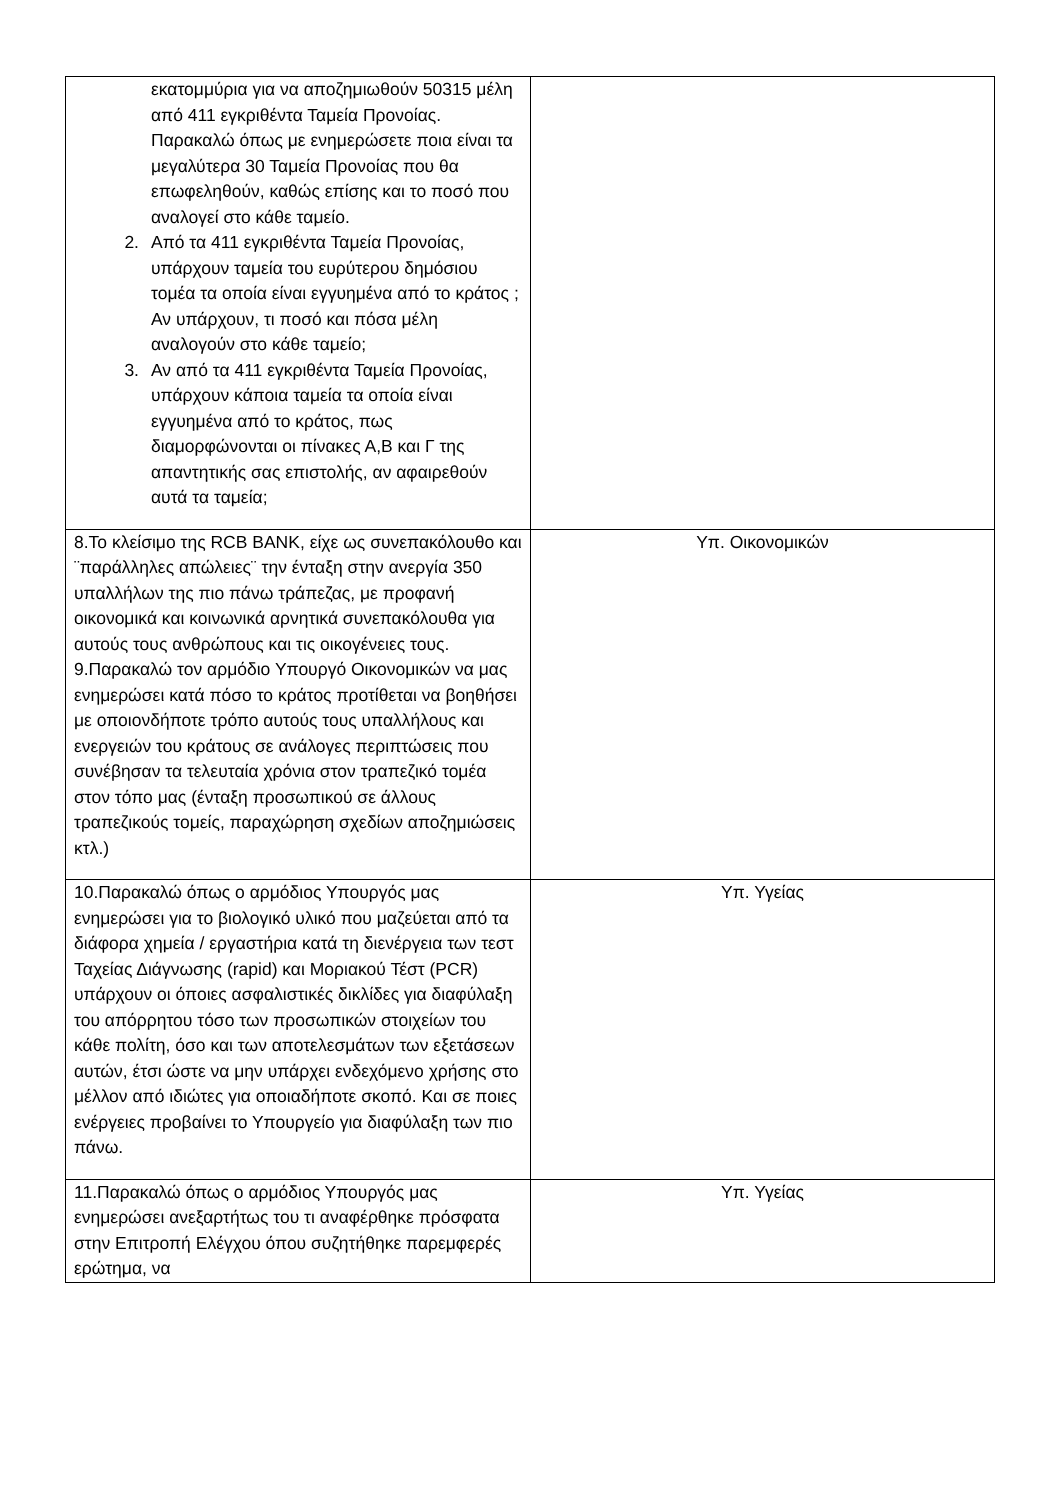| εκατομμύρια για να αποζημιωθούν 50315 μέλη από 411 εγκριθέντα Ταμεία Προνοίας. Παρακαλώ όπως με ενημερώσετε ποια είναι τα μεγαλύτερα 30 Ταμεία Προνοίας που θα επωφεληθούν, καθώς επίσης και το ποσό που αναλογεί στο κάθε ταμείο. 2. Από τα 411 εγκριθέντα Ταμεία Προνοίας, υπάρχουν ταμεία του ευρύτερου δημόσιου τομέα τα οποία είναι εγγυημένα από το κράτος ; Αν υπάρχουν, τι ποσό και πόσα μέλη αναλογούν στο κάθε ταμείο; 3. Αν από τα 411 εγκριθέντα Ταμεία Προνοίας, υπάρχουν κάποια ταμεία τα οποία είναι εγγυημένα από το κράτος, πως διαμορφώνονται οι πίνακες Α,Β και Γ της απαντητικής σας επιστολής, αν αφαιρεθούν αυτά τα ταμεία; | |
| 8.Το κλείσιμο της RCB BANK, είχε ως συνεπακόλουθο και ¨παράλληλες απώλειες¨ την ένταξη στην ανεργία 350 υπαλλήλων της πιο πάνω τράπεζας, με προφανή οικονομικά και κοινωνικά αρνητικά συνεπακόλουθα για αυτούς τους ανθρώπους και τις οικογένειες τους. 9.Παρακαλώ τον αρμόδιο Υπουργό Οικονομικών να μας ενημερώσει κατά πόσο το κράτος προτίθεται να βοηθήσει με οποιονδήποτε τρόπο αυτούς τους υπαλλήλους και ενεργειών του κράτους σε ανάλογες περιπτώσεις που συνέβησαν τα τελευταία χρόνια στον τραπεζικό τομέα στον τόπο μας (ένταξη προσωπικού σε άλλους τραπεζικούς τομείς, παραχώρηση σχεδίων αποζημιώσεις κτλ.) | Υπ. Οικονομικών |
| 10.Παρακαλώ όπως ο αρμόδιος Υπουργός μας ενημερώσει για το βιολογικό υλικό που μαζεύεται από τα διάφορα χημεία / εργαστήρια κατά τη διενέργεια των τεστ Ταχείας Διάγνωσης (rapid) και Μοριακού Τέστ (PCR) υπάρχουν οι όποιες ασφαλιστικές δικλίδες για διαφύλαξη του απόρρητου τόσο των προσωπικών στοιχείων του κάθε πολίτη, όσο και των αποτελεσμάτων των εξετάσεων αυτών, έτσι ώστε να μην υπάρχει ενδεχόμενο χρήσης στο μέλλον από ιδιώτες για οποιαδήποτε σκοπό. Και σε ποιες ενέργειες προβαίνει το Υπουργείο για διαφύλαξη των πιο πάνω. | Υπ. Υγείας |
| 11.Παρακαλώ όπως ο αρμόδιος Υπουργός μας ενημερώσει ανεξαρτήτως του τι αναφέρθηκε πρόσφατα στην Επιτροπή Ελέγχου όπου συζητήθηκε παρεμφερές ερώτημα, να | Υπ. Υγείας |